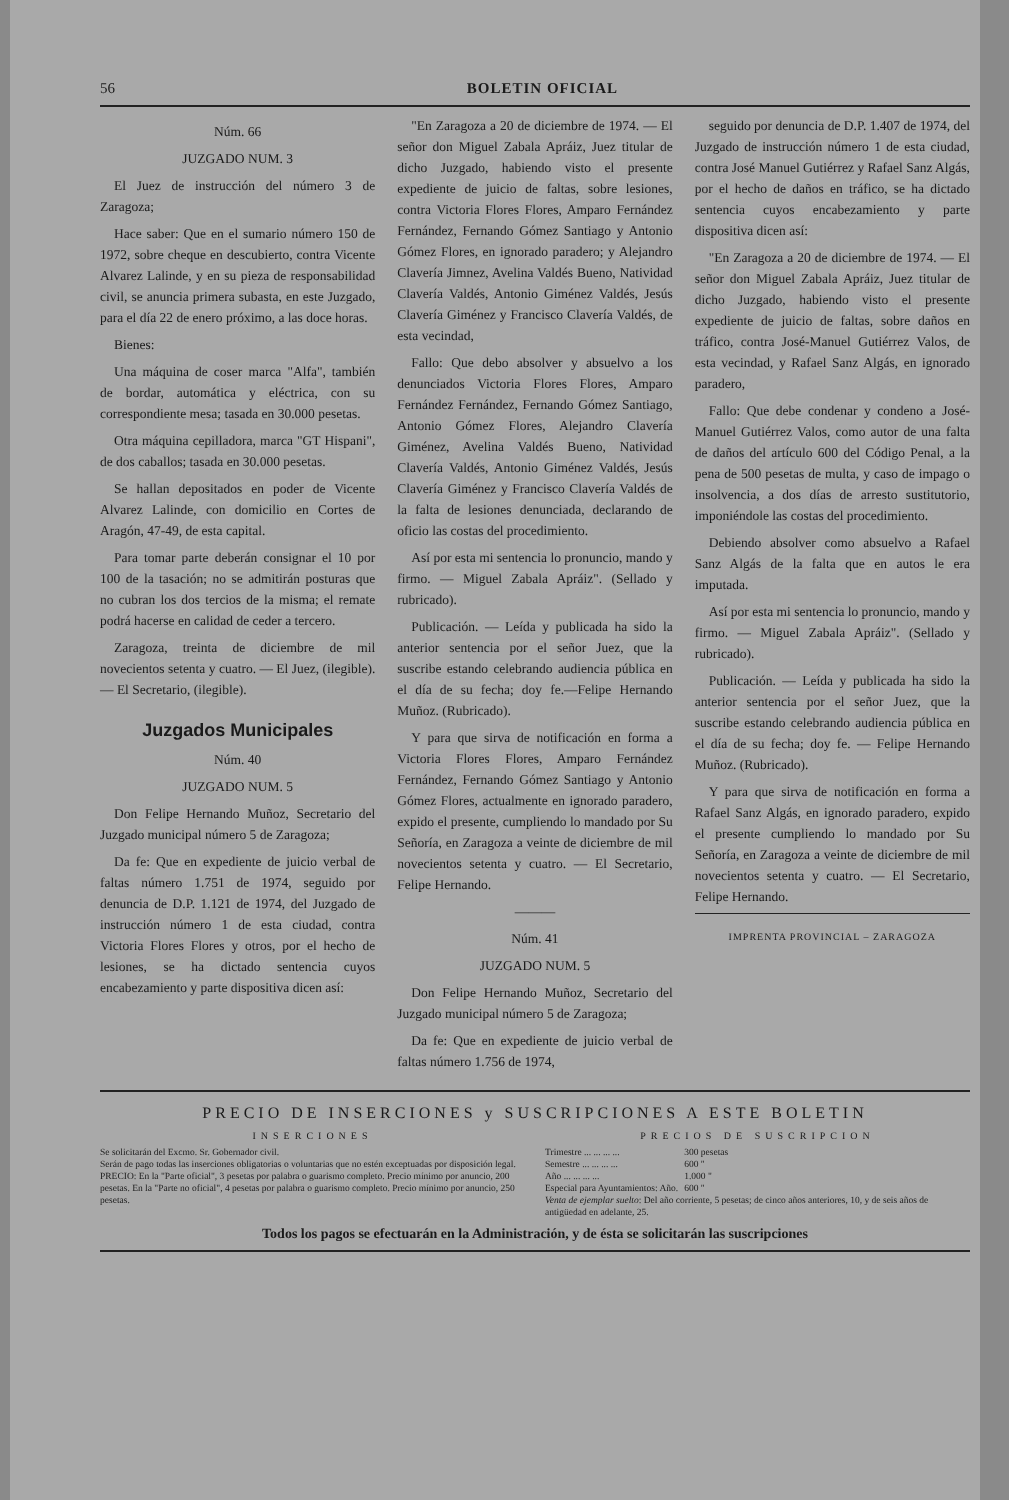56 BOLETIN OFICIAL
Núm. 66
JUZGADO NUM. 3
El Juez de instrucción del número 3 de Zaragoza;
Hace saber: Que en el sumario número 150 de 1972, sobre cheque en descubierto, contra Vicente Alvarez Lalinde, y en su pieza de responsabilidad civil, se anuncia primera subasta, en este Juzgado, para el día 22 de enero próximo, a las doce horas.
Bienes:
Una máquina de coser marca "Alfa", también de bordar, automática y eléctrica, con su correspondiente mesa; tasada en 30.000 pesetas.
Otra máquina cepilladora, marca "GT Hispani", de dos caballos; tasada en 30.000 pesetas.
Se hallan depositados en poder de Vicente Alvarez Lalinde, con domicilio en Cortes de Aragón, 47-49, de esta capital.
Para tomar parte deberán consignar el 10 por 100 de la tasación; no se admitirán posturas que no cubran los dos tercios de la misma; el remate podrá hacerse en calidad de ceder a tercero.
Zaragoza, treinta de diciembre de mil novecientos setenta y cuatro. — El Juez, (ilegible). — El Secretario, (ilegible).
Juzgados Municipales
Núm. 40
JUZGADO NUM. 5
Don Felipe Hernando Muñoz, Secretario del Juzgado municipal número 5 de Zaragoza;
Da fe: Que en expediente de juicio verbal de faltas número 1.751 de 1974, seguido por denuncia de D.P. 1.121 de 1974, del Juzgado de instrucción número 1 de esta ciudad, contra Victoria Flores Flores y otros, por el hecho de lesiones, se ha dictado sentencia cuyos encabezamiento y parte dispositiva dicen así:
"En Zaragoza a 20 de diciembre de 1974. — El señor don Miguel Zabala Apráiz, Juez titular de dicho Juzgado, habiendo visto el presente expediente de juicio de faltas, sobre lesiones, contra Victoria Flores Flores, Amparo Fernández Fernández, Fernando Gómez Santiago y Antonio Gómez Flores, en ignorado paradero; y Alejandro Clavería Jimnez, Avelina Valdés Bueno, Natividad Clavería Valdés, Antonio Giménez Valdés, Jesús Clavería Giménez y Francisco Clavería Valdés, de esta vecindad,
Fallo: Que debo absolver y absuelvo a los denunciados Victoria Flores Flores, Amparo Fernández Fernández, Fernando Gómez Santiago, Antonio Gómez Flores, Alejandro Clavería Giménez, Avelina Valdés Bueno, Natividad Clavería Valdés, Antonio Giménez Valdés, Jesús Clavería Giménez y Francisco Clavería Valdés de la falta de lesiones denunciada, declarando de oficio las costas del procedimiento.
Así por esta mi sentencia lo pronuncio, mando y firmo. — Miguel Zabala Apráiz". (Sellado y rubricado).
Publicación. — Leída y publicada ha sido la anterior sentencia por el señor Juez, que la suscribe estando celebrando audiencia pública en el día de su fecha; doy fe.—Felipe Hernando Muñoz. (Rubricado).
Y para que sirva de notificación en forma a Victoria Flores Flores, Amparo Fernández Fernández, Fernando Gómez Santiago y Antonio Gómez Flores, actualmente en ignorado paradero, expido el presente, cumpliendo lo mandado por Su Señoría, en Zaragoza a veinte de diciembre de mil novecientos setenta y cuatro. — El Secretario, Felipe Hernando.
———
Núm. 41
JUZGADO NUM. 5
Don Felipe Hernando Muñoz, Secretario del Juzgado municipal número 5 de Zaragoza;
Da fe: Que en expediente de juicio verbal de faltas número 1.756 de 1974,
seguido por denuncia de D.P. 1.407 de 1974, del Juzgado de instrucción número 1 de esta ciudad, contra José Manuel Gutiérrez y Rafael Sanz Algás, por el hecho de daños en tráfico, se ha dictado sentencia cuyos encabezamiento y parte dispositiva dicen así:
"En Zaragoza a 20 de diciembre de 1974. — El señor don Miguel Zabala Apráiz, Juez titular de dicho Juzgado, habiendo visto el presente expediente de juicio de faltas, sobre daños en tráfico, contra José-Manuel Gutiérrez Valos, de esta vecindad, y Rafael Sanz Algás, en ignorado paradero,
Fallo: Que debe condenar y condeno a José-Manuel Gutiérrez Valos, como autor de una falta de daños del artículo 600 del Código Penal, a la pena de 500 pesetas de multa, y caso de impago o insolvencia, a dos días de arresto sustitutorio, imponiéndole las costas del procedimiento.
Debiendo absolver como absuelvo a Rafael Sanz Algás de la falta que en autos le era imputada.
Así por esta mi sentencia lo pronuncio, mando y firmo. — Miguel Zabala Apráiz". (Sellado y rubricado).
Publicación. — Leída y publicada ha sido la anterior sentencia por el señor Juez, que la suscribe estando celebrando audiencia pública en el día de su fecha; doy fe. — Felipe Hernando Muñoz. (Rubricado).
Y para que sirva de notificación en forma a Rafael Sanz Algás, en ignorado paradero, expido el presente cumpliendo lo mandado por Su Señoría, en Zaragoza a veinte de diciembre de mil novecientos setenta y cuatro. — El Secretario, Felipe Hernando.
IMPRENTA PROVINCIAL – ZARAGOZA
PRECIO DE INSERCIONES y SUSCRIPCIONES A ESTE BOLETIN
INSERCIONES
Se solicitarán del Excmo. Sr. Gobernador civil.
Serán de pago todas las inserciones obligatorias o voluntarias que no estén exceptuadas por disposición legal.
PRECIO: En la "Parte oficial", 3 pesetas por palabra o guarismo completo. Precio mínimo por anuncio, 200 pesetas. En la "Parte no oficial", 4 pesetas por palabra o guarismo completo. Precio mínimo por anuncio, 250 pesetas.
PRECIOS DE SUSCRIPCION
| Trimestre ... ... ... ... | 300 pesetas |
| Semestre ... ... ... ... | 600 " |
| Año ... ... ... ... | 1.000 " |
| Especial para Ayuntamientos: Año. | 600 " |
Venta de ejemplar suelto: Del año corriente, 5 pesetas; de cinco años anteriores, 10, y de seis años de antigüedad en adelante, 25.
Todos los pagos se efectuarán en la Administración, y de ésta se solicitarán las suscripciones